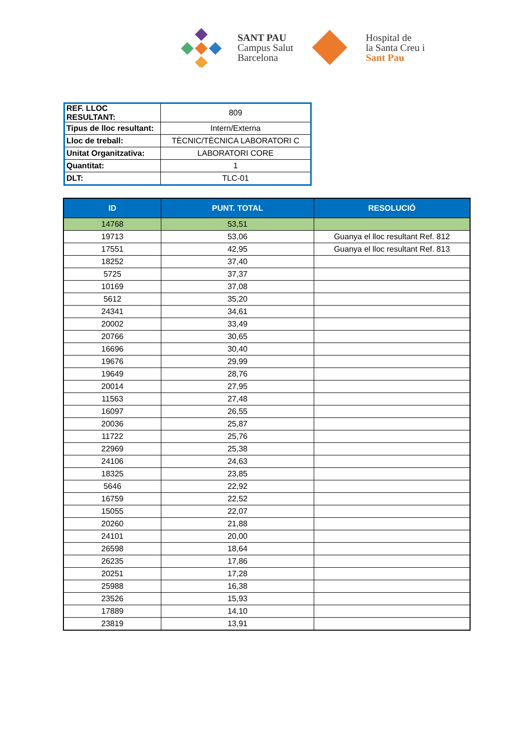SANT PAU
Campus Salut
Barcelona
Hospital de
la Santa Creu i
Sant Pau
| REF. LLOC RESULTANT: | 809 |
| Tipus de lloc resultant: | Intern/Externa |
| Lloc de treball: | TÈCNIC/TÈCNICA LABORATORI C |
| Unitat Organitzativa: | LABORATORI CORE |
| Quantitat: | 1 |
| DLT: | TLC-01 |
| ID | PUNT. TOTAL | RESOLUCIÓ |
| --- | --- | --- |
| 14768 | 53,51 | |
| 19713 | 53,06 | Guanya el lloc resultant Ref. 812 |
| 17551 | 42,95 | Guanya el lloc resultant Ref. 813 |
| 18252 | 37,40 | |
| 5725 | 37,37 | |
| 10169 | 37,08 | |
| 5612 | 35,20 | |
| 24341 | 34,61 | |
| 20002 | 33,49 | |
| 20766 | 30,65 | |
| 16696 | 30,40 | |
| 19676 | 29,99 | |
| 19649 | 28,76 | |
| 20014 | 27,95 | |
| 11563 | 27,48 | |
| 16097 | 26,55 | |
| 20036 | 25,87 | |
| 11722 | 25,76 | |
| 22969 | 25,38 | |
| 24106 | 24,63 | |
| 18325 | 23,85 | |
| 5646 | 22,92 | |
| 16759 | 22,52 | |
| 15055 | 22,07 | |
| 20260 | 21,88 | |
| 24101 | 20,00 | |
| 26598 | 18,64 | |
| 26235 | 17,86 | |
| 20251 | 17,28 | |
| 25988 | 16,38 | |
| 23526 | 15,93 | |
| 17889 | 14,10 | |
| 23819 | 13,91 | |